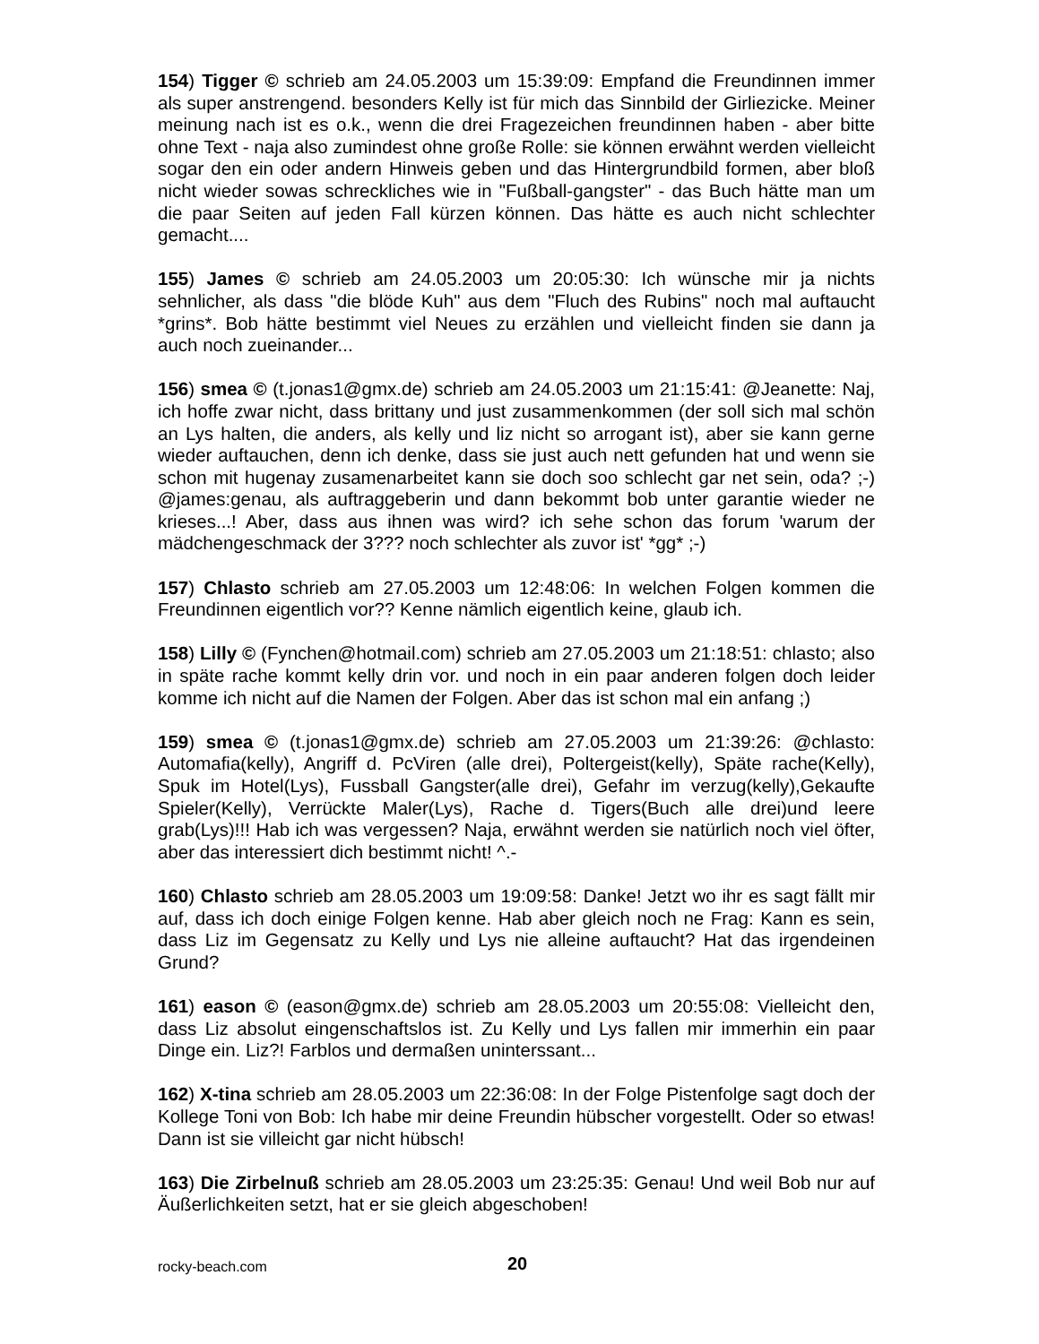154) Tigger © schrieb am 24.05.2003 um 15:39:09: Empfand die Freundinnen immer als super anstrengend. besonders Kelly ist für mich das Sinnbild der Girliezicke. Meiner meinung nach ist es o.k., wenn die drei Fragezeichen freundinnen haben - aber bitte ohne Text - naja also zumindest ohne große Rolle: sie können erwähnt werden vielleicht sogar den ein oder andern Hinweis geben und das Hintergrundbild formen, aber bloß nicht wieder sowas schreckliches wie in "Fußball-gangster" - das Buch hätte man um die paar Seiten auf jeden Fall kürzen können. Das hätte es auch nicht schlechter gemacht....
155) James © schrieb am 24.05.2003 um 20:05:30: Ich wünsche mir ja nichts sehnlicher, als dass "die blöde Kuh" aus dem "Fluch des Rubins" noch mal auftaucht *grins*. Bob hätte bestimmt viel Neues zu erzählen und vielleicht finden sie dann ja auch noch zueinander...
156) smea © (t.jonas1@gmx.de) schrieb am 24.05.2003 um 21:15:41: @Jeanette: Naj, ich hoffe zwar nicht, dass brittany und just zusammenkommen (der soll sich mal schön an Lys halten, die anders, als kelly und liz nicht so arrogant ist), aber sie kann gerne wieder auftauchen, denn ich denke, dass sie just auch nett gefunden hat und wenn sie schon mit hugenay zusamenarbeitet kann sie doch soo schlecht gar net sein, oda? ;-) @james:genau, als auftraggeberin und dann bekommt bob unter garantie wieder ne krieses...! Aber, dass aus ihnen was wird? ich sehe schon das forum 'warum der mädchengeschmack der 3??? noch schlechter als zuvor ist' *gg* ;-)
157) Chlasto schrieb am 27.05.2003 um 12:48:06: In welchen Folgen kommen die Freundinnen eigentlich vor?? Kenne nämlich eigentlich keine, glaub ich.
158) Lilly © (Fynchen@hotmail.com) schrieb am 27.05.2003 um 21:18:51: chlasto; also in späte rache kommt kelly drin vor. und noch in ein paar anderen folgen doch leider komme ich nicht auf die Namen der Folgen. Aber das ist schon mal ein anfang ;)
159) smea © (t.jonas1@gmx.de) schrieb am 27.05.2003 um 21:39:26: @chlasto: Automafia(kelly), Angriff d. PcViren (alle drei), Poltergeist(kelly), Späte rache(Kelly), Spuk im Hotel(Lys), Fussball Gangster(alle drei), Gefahr im verzug(kelly),Gekaufte Spieler(Kelly), Verrückte Maler(Lys), Rache d. Tigers(Buch alle drei)und leere grab(Lys)!!! Hab ich was vergessen? Naja, erwähnt werden sie natürlich noch viel öfter, aber das interessiert dich bestimmt nicht! ^.-
160) Chlasto schrieb am 28.05.2003 um 19:09:58: Danke! Jetzt wo ihr es sagt fällt mir auf, dass ich doch einige Folgen kenne. Hab aber gleich noch ne Frag: Kann es sein, dass Liz im Gegensatz zu Kelly und Lys nie alleine auftaucht? Hat das irgendeinen Grund?
161) eason © (eason@gmx.de) schrieb am 28.05.2003 um 20:55:08: Vielleicht den, dass Liz absolut eingenschaftslos ist. Zu Kelly und Lys fallen mir immerhin ein paar Dinge ein. Liz?! Farblos und dermaßen uninterssant...
162) X-tina schrieb am 28.05.2003 um 22:36:08: In der Folge Pistenfolge sagt doch der Kollege Toni von Bob: Ich habe mir deine Freundin hübscher vorgestellt. Oder so etwas! Dann ist sie villeicht gar nicht hübsch!
163) Die Zirbelnuß schrieb am 28.05.2003 um 23:25:35: Genau! Und weil Bob nur auf Äußerlichkeiten setzt, hat er sie gleich abgeschoben!
rocky-beach.com 20